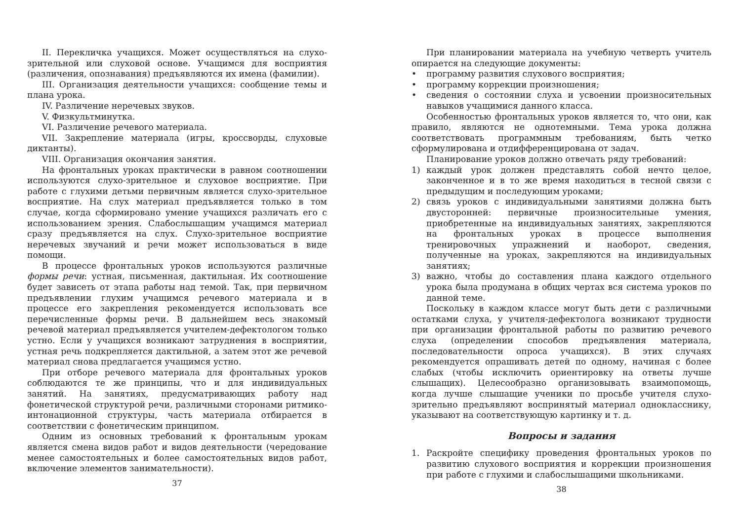II. Перекличка учащихся. Может осуществляться на слухо-зрительной или слуховой основе. Учащимся для восприятия (различения, опознавания) предъявляются их имена (фамилии).
III. Организация деятельности учащихся: сообщение темы и плана урока.
IV. Различение неречевых звуков.
V. Физкультминутка.
VI. Различение речевого материала.
VII. Закрепление материала (игры, кроссворды, слуховые диктанты).
VIII. Организация окончания занятия.
На фронтальных уроках практически в равном соотношении используются слухо-зрительное и слуховое восприятие. При работе с глухими детьми первичным является слухо-зрительное восприятие. На слух материал предъявляется только в том случае, когда сформировано умение учащихся различать его с использованием зрения. Слабослышащим учащимся материал сразу предъявляется на слух. Слухо-зрительное восприятие неречевых звучаний и речи может использоваться в виде помощи.
В процессе фронтальных уроков используются различные формы речи: устная, письменная, дактильная. Их соотношение будет зависеть от этапа работы над темой. Так, при первичном предъявлении глухим учащимся речевого материала и в процессе его закрепления рекомендуется использовать все перечисленные формы речи. В дальнейшем весь знакомый речевой материал предъявляется учителем-дефектологом только устно. Если у учащихся возникают затруднения в восприятии, устная речь подкрепляется дактильной, а затем этот же речевой материал снова предлагается учащимся устно.
При отборе речевого материала для фронтальных уроков соблюдаются те же принципы, что и для индивидуальных занятий. На занятиях, предусматривающих работу над фонетической структурой речи, различными сторонами ритмико-интонационной структуры, часть материала отбирается в соответствии с фонетическим принципом.
Одним из основных требований к фронтальным урокам является смена видов работ и видов деятельности (чередование менее самостоятельных и более самостоятельных видов работ, включение элементов занимательности).
37
При планировании материала на учебную четверть учитель опирается на следующие документы:
• программу развития слухового восприятия;
• программу коррекции произношения;
• сведения о состоянии слуха и усвоении произносительных навыков учащимися данного класса.
Особенностью фронтальных уроков является то, что они, как правило, являются не однотемными. Тема урока должна соответствовать программным требованиям, быть четко сформулирована и отдифференцирована от задач.
Планирование уроков должно отвечать ряду требований:
1) каждый урок должен представлять собой нечто целое, законченное и в то же время находиться в тесной связи с предыдущим и последующим уроками;
2) связь уроков с индивидуальными занятиями должна быть двусторонней: первичные произносительные умения, приобретенные на индивидуальных занятиях, закрепляются на фронтальных уроках в процессе выполнения тренировочных упражнений и наоборот, сведения, полученные на уроках, закрепляются на индивидуальных занятиях;
3) важно, чтобы до составления плана каждого отдельного урока была продумана в общих чертах вся система уроков по данной теме.
Поскольку в каждом классе могут быть дети с различными остатками слуха, у учителя-дефектолога возникают трудности при организации фронтальной работы по развитию речевого слуха (определении способов предъявления материала, последовательности опроса учащихся). В этих случаях рекомендуется опрашивать детей по одному, начиная с более слабых (чтобы исключить ориентировку на ответы лучше слышащих). Целесообразно организовывать взаимопомощь, когда лучше слышащие ученики по просьбе учителя слухо-зрительно предъявляют воспринятый материал однокласснику, указывают на соответствующую картинку и т. д.
Вопросы и задания
1. Раскройте специфику проведения фронтальных уроков по развитию слухового восприятия и коррекции произношения при работе с глухими и слабослышащими школьниками.
38